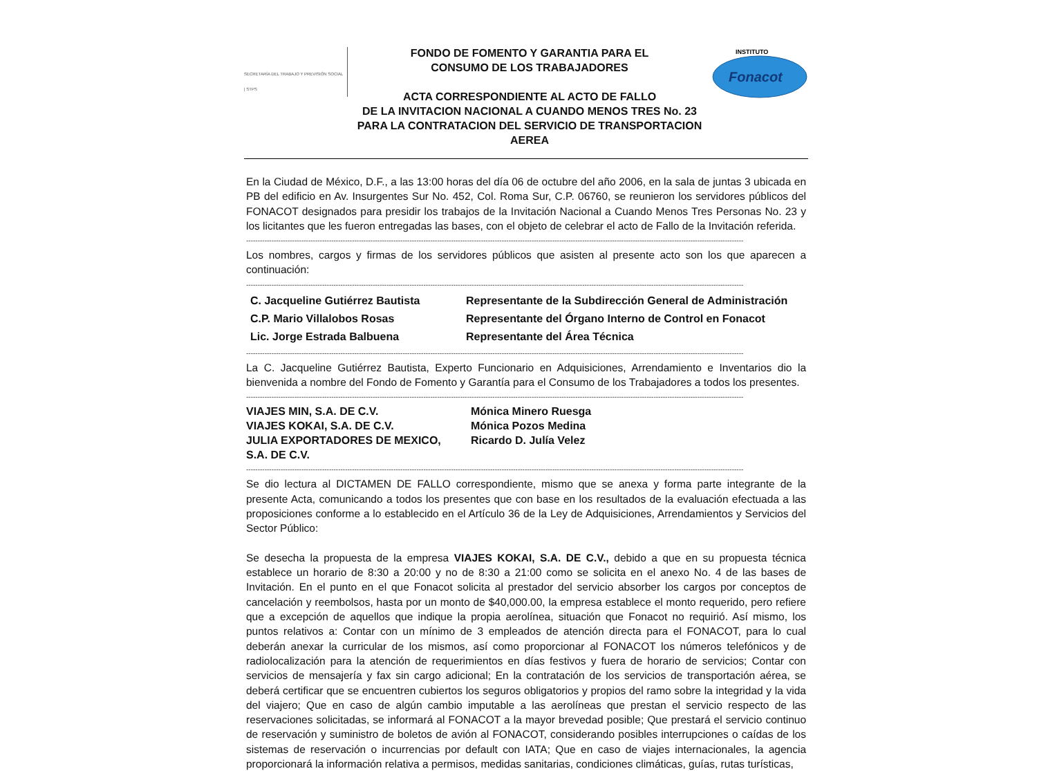SECRETARÍA DEL TRABAJO Y PREVISIÓN SOCIAL | STPS
FONDO DE FOMENTO Y GARANTIA PARA EL
CONSUMO DE LOS TRABAJADORES
ACTA CORRESPONDIENTE AL ACTO DE FALLO
DE LA INVITACION NACIONAL A CUANDO MENOS TRES No. 23
PARA LA CONTRATACION DEL SERVICIO DE TRANSPORTACION AEREA
INSTITUTO
Fonacot
En la Ciudad de México, D.F., a las 13:00 horas del día 06 de octubre del año 2006, en la sala de juntas 3 ubicada en PB del edificio en Av. Insurgentes Sur No. 452, Col. Roma Sur, C.P. 06760, se reunieron los servidores públicos del FONACOT designados para presidir los trabajos de la Invitación Nacional a Cuando Menos Tres Personas No. 23 y los licitantes que les fueron entregadas las bases, con el objeto de celebrar el acto de Fallo de la Invitación referida.
------------------------------------------------------------------------------------------------------------------------------------------------------------------------------------------------------------------------
Los nombres, cargos y firmas de los servidores públicos que asisten al presente acto son los que aparecen a continuación:
------------------------------------------------------------------------------------------------------------------------------------------------------------------------------------------------------------------------
C. Jacqueline Gutiérrez Bautista Representante de la Subdirección General de Administración
C.P. Mario Villalobos Rosas Representante del Órgano Interno de Control en Fonacot
Lic. Jorge Estrada Balbuena Representante del Área Técnica
------------------------------------------------------------------------------------------------------------------------------------------------------------------------------------------------------------------------
La C. Jacqueline Gutiérrez Bautista, Experto Funcionario en Adquisiciones, Arrendamiento e Inventarios dio la bienvenida a nombre del Fondo de Fomento y Garantía para el Consumo de los Trabajadores a todos los presentes.
------------------------------------------------------------------------------------------------------------------------------------------------------------------------------------------------------------------------
VIAJES MIN, S.A. DE C.V. Mónica Minero Ruesga
VIAJES KOKAI, S.A. DE C.V. Mónica Pozos Medina
JULIA EXPORTADORES DE MEXICO, S.A. DE C.V.
Ricardo D. Julía Velez
------------------------------------------------------------------------------------------------------------------------------------------------------------------------------------------------------------------------
Se dio lectura al DICTAMEN DE FALLO correspondiente, mismo que se anexa y forma parte integrante de la presente Acta, comunicando a todos los presentes que con base en los resultados de la evaluación efectuada a las proposiciones conforme a lo establecido en el Artículo 36 de la Ley de Adquisiciones, Arrendamientos y Servicios del Sector Público:
Se desecha la propuesta de la empresa VIAJES KOKAI, S.A. DE C.V., debido a que en su propuesta técnica establece un horario de 8:30 a 20:00 y no de 8:30 a 21:00 como se solicita en el anexo No. 4 de las bases de Invitación. En el punto en el que Fonacot solicita al prestador del servicio absorber los cargos por conceptos de cancelación y reembolsos, hasta por un monto de $40,000.00, la empresa establece el monto requerido, pero refiere que a excepción de aquellos que indique la propia aerolínea, situación que Fonacot no requirió. Así mismo, los puntos relativos a: Contar con un mínimo de 3 empleados de atención directa para el FONACOT, para lo cual deberán anexar la curricular de los mismos, así como proporcionar al FONACOT los números telefónicos y de radiolocalización para la atención de requerimientos en días festivos y fuera de horario de servicios; Contar con servicios de mensajería y fax sin cargo adicional; En la contratación de los servicios de transportación aérea, se deberá certificar que se encuentren cubiertos los seguros obligatorios y propios del ramo sobre la integridad y la vida del viajero; Que en caso de algún cambio imputable a las aerolíneas que prestan el servicio respecto de las reservaciones solicitadas, se informará al FONACOT a la mayor brevedad posible; Que prestará el servicio continuo de reservación y suministro de boletos de avión al FONACOT, considerando posibles interrupciones o caídas de los sistemas de reservación o incurrencias por default con IATA; Que en caso de viajes internacionales, la agencia proporcionará la información relativa a permisos, medidas sanitarias, condiciones climáticas, guías, rutas turísticas,